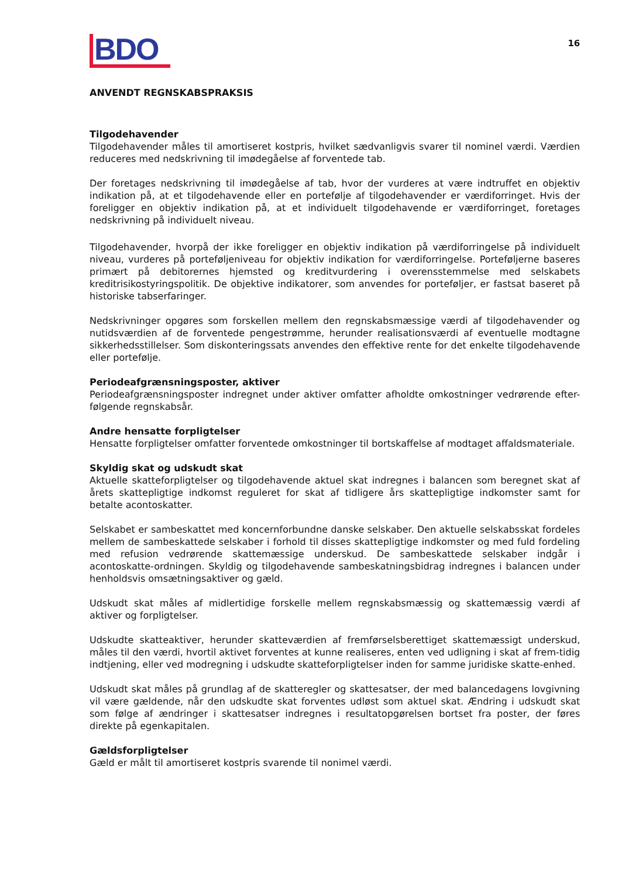BDO
16
ANVENDT REGNSKABSPRAKSIS
Tilgodehavender
Tilgodehavender måles til amortiseret kostpris, hvilket sædvanligvis svarer til nominel værdi. Værdien reduceres med nedskrivning til imødegåelse af forventede tab.
Der foretages nedskrivning til imødegåelse af tab, hvor der vurderes at være indtruffet en objektiv indikation på, at et tilgodehavende eller en portefølje af tilgodehavender er værdiforringet. Hvis der foreligger en objektiv indikation på, at et individuelt tilgodehavende er værdiforringet, foretages nedskrivning på individuelt niveau.
Tilgodehavender, hvorpå der ikke foreligger en objektiv indikation på værdiforringelse på individuelt niveau, vurderes på porteføljeniveau for objektiv indikation for værdiforringelse. Porteføljerne baseres primært på debitorernes hjemsted og kreditvurdering i overensstemmelse med selskabets kreditrisikostyringspolitik. De objektive indikatorer, som anvendes for porteføljer, er fastsat baseret på historiske tabserfaringer.
Nedskrivninger opgøres som forskellen mellem den regnskabsmæssige værdi af tilgodehavender og nutidsværdien af de forventede pengestrømme, herunder realisationsværdi af eventuelle modtagne sikkerhedsstillelser. Som diskonteringssats anvendes den effektive rente for det enkelte tilgodehavende eller portefølje.
Periodeafgrænsningsposter, aktiver
Periodeafgrænsningsposter indregnet under aktiver omfatter afholdte omkostninger vedrørende efter-følgende regnskabsår.
Andre hensatte forpligtelser
Hensatte forpligtelser omfatter forventede omkostninger til bortskaffelse af modtaget affaldsmateriale.
Skyldig skat og udskudt skat
Aktuelle skatteforpligtelser og tilgodehavende aktuel skat indregnes i balancen som beregnet skat af årets skattepligtige indkomst reguleret for skat af tidligere års skattepligtige indkomster samt for betalte acontoskatter.
Selskabet er sambeskattet med koncernforbundne danske selskaber. Den aktuelle selskabsskat fordeles mellem de sambeskattede selskaber i forhold til disses skattepligtige indkomster og med fuld fordeling med refusion vedrørende skattemæssige underskud. De sambeskattede selskaber indgår i acontoskatte-ordningen. Skyldig og tilgodehavende sambeskatningsbidrag indregnes i balancen under henholdsvis omsætningsaktiver og gæld.
Udskudt skat måles af midlertidige forskelle mellem regnskabsmæssig og skattemæssig værdi af aktiver og forpligtelser.
Udskudte skatteaktiver, herunder skatteværdien af fremførselsberettiget skattemæssigt underskud, måles til den værdi, hvortil aktivet forventes at kunne realiseres, enten ved udligning i skat af frem-tidig indtjening, eller ved modregning i udskudte skatteforpligtelser inden for samme juridiske skatte-enhed.
Udskudt skat måles på grundlag af de skatteregler og skattesatser, der med balancedagens lovgivning vil være gældende, når den udskudte skat forventes udløst som aktuel skat. Ændring i udskudt skat som følge af ændringer i skattesatser indregnes i resultatopgørelsen bortset fra poster, der føres direkte på egenkapitalen.
Gældsforpligtelser
Gæld er målt til amortiseret kostpris svarende til nonimel værdi.